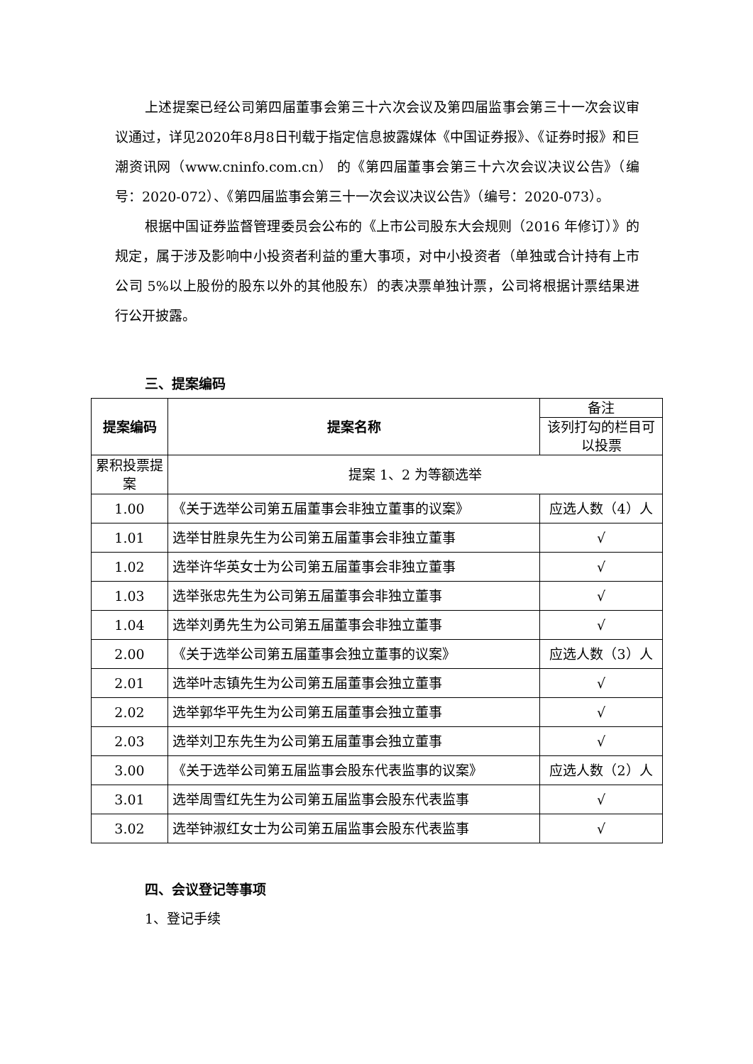上述提案已经公司第四届董事会第三十六次会议及第四届监事会第三十一次会议审议通过，详见2020年8月8日刊载于指定信息披露媒体《中国证券报》、《证券时报》和巨潮资讯网（www.cninfo.com.cn） 的《第四届董事会第三十六次会议决议公告》（编号：2020-072）、《第四届监事会第三十一次会议决议公告》（编号：2020-073）。
根据中国证券监督管理委员会公布的《上市公司股东大会规则（2016 年修订）》的规定，属于涉及影响中小投资者利益的重大事项，对中小投资者（单独或合计持有上市公司 5%以上股份的股东以外的其他股东）的表决票单独计票，公司将根据计票结果进行公开披露。
三、提案编码
| 提案编码 | 提案名称 | 备注 |
| | | 该列打勾的栏目可以投票 |
| 累积投票提案 | 提案 1、2 为等额选举 | |
| 1.00 | 《关于选举公司第五届董事会非独立董事的议案》 | 应选人数（4）人 |
| 1.01 | 选举甘胜泉先生为公司第五届董事会非独立董事 | √ |
| 1.02 | 选举许华英女士为公司第五届董事会非独立董事 | √ |
| 1.03 | 选举张忠先生为公司第五届董事会非独立董事 | √ |
| 1.04 | 选举刘勇先生为公司第五届董事会非独立董事 | √ |
| 2.00 | 《关于选举公司第五届董事会独立董事的议案》 | 应选人数（3）人 |
| 2.01 | 选举叶志镇先生为公司第五届董事会独立董事 | √ |
| 2.02 | 选举郭华平先生为公司第五届董事会独立董事 | √ |
| 2.03 | 选举刘卫东先生为公司第五届董事会独立董事 | √ |
| 3.00 | 《关于选举公司第五届监事会股东代表监事的议案》 | 应选人数（2）人 |
| 3.01 | 选举周雪红先生为公司第五届监事会股东代表监事 | √ |
| 3.02 | 选举钟淑红女士为公司第五届监事会股东代表监事 | √ |
四、会议登记等事项
1、登记手续